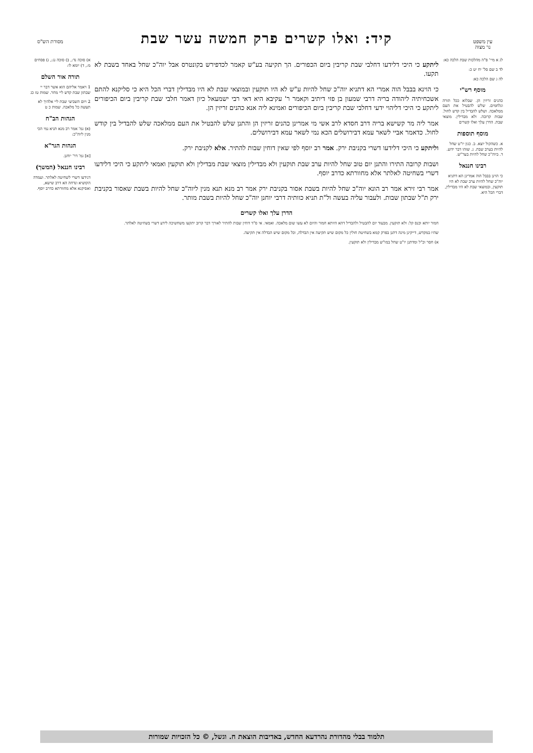עין משפט
נר מצוה
קיד: ואלו קשרים פרק חמשה עשר שבת
מסורת הש"ס
לג א מיי' פ"ה מהלכות שבת הלכה כא:
לד ב שם סל' יח יט כ:
לה ג שם הלכה כא:
מוסף רש"י
כהנים זריזין הן. שבלוא ככל תורה ונלחמים. שלש להבטיל את העם ממלאכה. ושלש להבדיל בין קדש לחול. שבות קרובה. ולא מבדילין. מוצאי שבת. הדרן עלך ואלו קשרים
מוסף תוספות
א. כשהקול יוצא. ב. כגון יו"ט שחל להיות בערב שבת. ג. שזהו דבר ידוע. ד. ביוה"כ שחל להיות בער"ש.
רבינו חננאל
כי הוינן בבבל הוה אמרינן הא דתניא יוה"כ שחל להיות ערב שבת לא היו תוקעין, ובמוצאי שבת לא היו מבדילין, דברי הכל היא.
ליתקע כי היכי דלידעו דחלבי שבת קריבין ביום הכפורים. הך תקיעה בע"ש קאמר לכדפירש בקונטרס אבל יוה"כ שחל באחד בשבת לא תקעו.
כי הוינא בבבל הוה אמרי הא דתניא יוה"כ שחל להיות ע"ש לא היו תוקעין ובמוצאי שבת לא היו מבדילין דברי הכל היא כי סליקנא להתם אשכחיתיה ליהודה בריה דרבי שמעון בן פזי דיתיב וקאמר ר' עקיבא היא דאי רבי ישמעאל כיון דאמר חלבי שבת קריבין ביום הכיפורים ליתקע כי היכי דליהוי ידעי דחלבי שבת קריבין ביום הכיפורים ואמינא ליה אנא כהנים זריזין הן.
אמר ליה מר קשישא בריה דרב חסדא לרב אשי מי אמרינן כהנים זריזין הן והתנן שלש להבטיל את העם ממלאכה שלש להבדיל בין קודש לחול. כדאמר אביי לשאר עמא דבירושלים הכא נמי לשאר עמא דבירושלים.
וליתקע כי היכי דלידעו דשרי בקניבת ירק. אמר רב יוסף לפי שאין דוחין שבות להתיר. אלא לקניבת ירק.
ושבות קרובה התירו והתנן יום טוב שחל להיות ערב שבת תוקעין ולא מבדילין מוצאי שבת מבדילין ולא תוקעין ואמאי ליתקע כי היכי דלידעו דשרי בשחיטה לאלתר אלא מחוורתא כדרב יוסף.
אמר רבי זירא אמר רב הונא יוה"כ שחל להיות בשבת אסור בקניבת ירק אמר רב מנא תנא מנין ליוה"כ שחל להיות בשבת שאסור בקניבת ירק ת"ל שבתון שבות. ולעבור עליה בעשה ול"ת תניא כוותיה דרבי יוחנן יוה"כ שחל להיות בשבת מותר.
הדרן עלך ואלו קשרים
חמור יותא וכנס קל: ולא תוקעין. מבעוד יום להבטיל ולהבדיל דהא היותא חמור והיום לא עשו שום מלאכה. ואמאי. אי ס"ד דוחין שבות להתיר לאורך דבר קרוב יתקעו משחשיכה לידע דשרי בשחיטה לאלתר.
שהיו במקדש, דייקינן מינה דתנן בפרק קמא בשחיטת חולין כל מקום שיש תקיעה אין הבדלה, וכל מקום שיש הבדלה אין תקיעה.
א) חסר וכ"ל ומדתנן יו"ט שחל במו"ש מבדילין ולא תוקעין.
א) סוכה נד:, ב) סוכה נג:, ג) פסחים מ:, ד) יומא לו:
תורה אור השלם
1 ויאמר אליהם הוא אשר דבר יי שבתון שבת קדש ליי מחר. שמות טז כג
2 ויום השביעי שבת ליי אלהיך לא תעשה כל מלאכה. שמות כ ט
הגהות הב"ח
(א) גמ' אמר רב מנא תניא נמי הכי מנין ליוה"כ:
הגהות הגר"א
[א] גמ' דר' יוחנן.
רבינו חננאל (המשך)
דנידעו דשרי לשחיטה לאלתר. ועמדה הקושיא ונדחה הא דרב שישא, ואסיקנא אלא מחוורתא כדרב יוסף.
תלמוד בבלי מהדורת נהרדעא החדש, באדיבות הוצאת ח. וגשל, © כל הזכויות שמורות